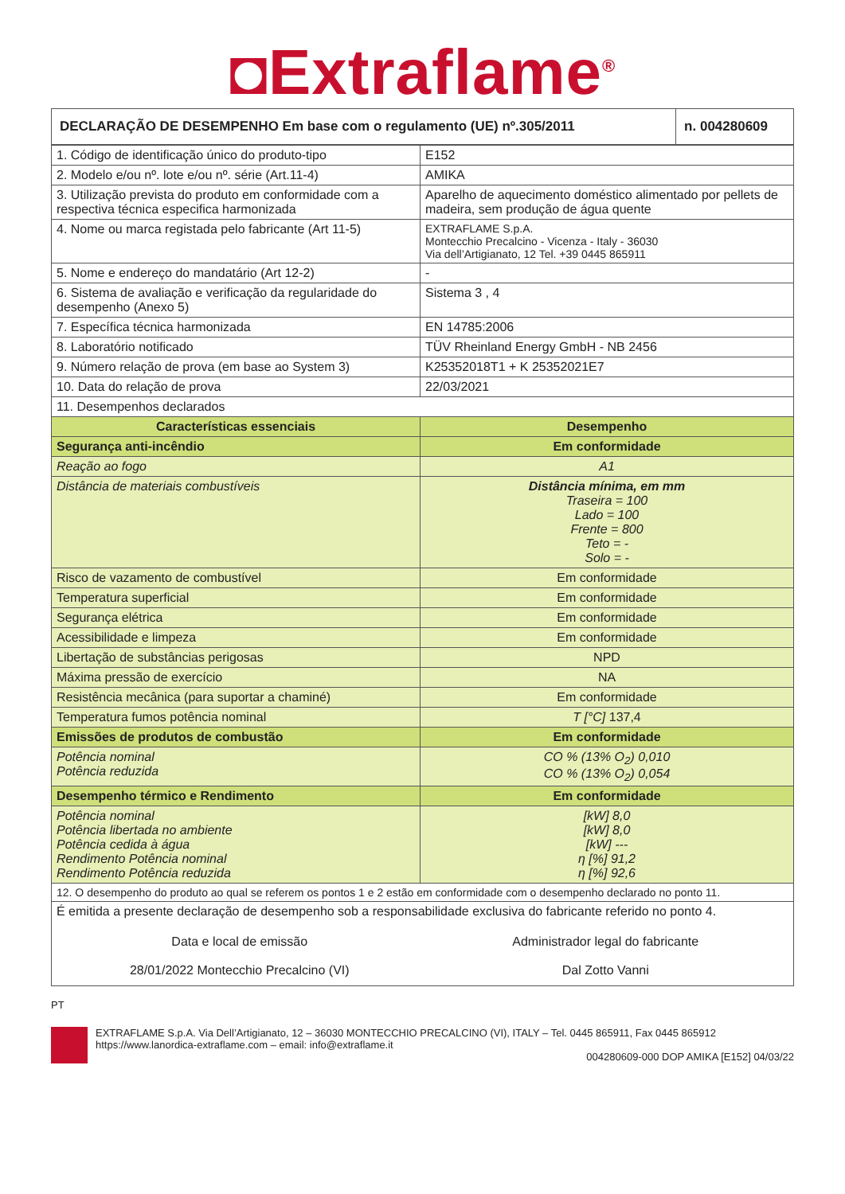◘Extraflame<sup>®</sup>
| DECLARAÇÃO DE DESEMPENHO Em base com o regulamento (UE) nº.305/2011 | n. 004280609 |
| --- | --- |
| 1. Código de identificação único do produto-tipo | E152 |
| 2. Modelo e/ou nº. lote e/ou nº. série (Art.11-4) | AMIKA |
| 3. Utilização prevista do produto em conformidade com a respectiva técnica especifica harmonizada | Aparelho de aquecimento doméstico alimentado por pellets de madeira, sem produção de água quente |
| 4. Nome ou marca registada pelo fabricante (Art 11-5) | EXTRAFLAME S.p.A. Montecchio Precalcino - Vicenza - Italy - 36030 Via dell’Artigianato, 12 Tel. +39 0445 865911 |
| 5. Nome e endereço do mandatário (Art 12-2) | - |
| 6. Sistema de avaliação e verificação da regularidade do desempenho (Anexo 5) | Sistema 3 , 4 |
| 7. Específica técnica harmonizada | EN 14785:2006 |
| 8. Laboratório notificado | TÜV Rheinland Energy GmbH - NB 2456 |
| 9. Número relação de prova (em base ao System 3) | K25352018T1 + K 25352021E7 |
| 10. Data do relação de prova | 22/03/2021 |
| 11. Desempenhos declarados | |
| Características essenciais | Desempenho |
| Segurança anti-incêndio | Em conformidade |
| Reação ao fogo | A1 |
| Distância de materiais combustíveis | Distância mínima, em mm Traseira = 100 Lado = 100 Frente = 800 Teto = - Solo = - |
| Risco de vazamento de combustível | Em conformidade |
| Temperatura superficial | Em conformidade |
| Segurança elétrica | Em conformidade |
| Acessibilidade e limpeza | Em conformidade |
| Libertação de substâncias perigosas | NPD |
| Máxima pressão de exercício | NA |
| Resistência mecânica (para suportar a chaminé) | Em conformidade |
| Temperatura fumos potência nominal | T [°C] 137,4 |
| Emissões de produtos de combustão | Em conformidade |
| Potência nominal Potência reduzida | CO % (13% O<sub>2</sub>) 0,010 CO % (13% O<sub>2</sub>) 0,054 |
| Desempenho térmico e Rendimento | Em conformidade |
| Potência nominal Potência libertada no ambiente Potência cedida à água Rendimento Potência nominal Rendimento Potência reduzida | [kW] 8,0 [kW] 8,0 [kW] --- η [%] 91,2 η [%] 92,6 |
| 12. O desempenho do produto ao qual se referem os pontos 1 e 2 estão em conformidade com o desempenho declarado no ponto 11. | |
| É emitida a presente declaração de desempenho sob a responsabilidade exclusiva do fabricante referido no ponto 4. Data e local de emissão 28/01/2022 Montecchio Precalcino (VI) Administrador legal do fabricante Dal Zotto Vanni | |
PT
EXTRAFLAME S.p.A. Via Dell’Artigianato, 12 – 36030 MONTECCHIO PRECALCINO (VI), ITALY – Tel. 0445 865911, Fax 0445 865912
https://www.lanordica-extraflame.com – email: info@extraflame.it
004280609-000 DOP AMIKA [E152] 04/03/22